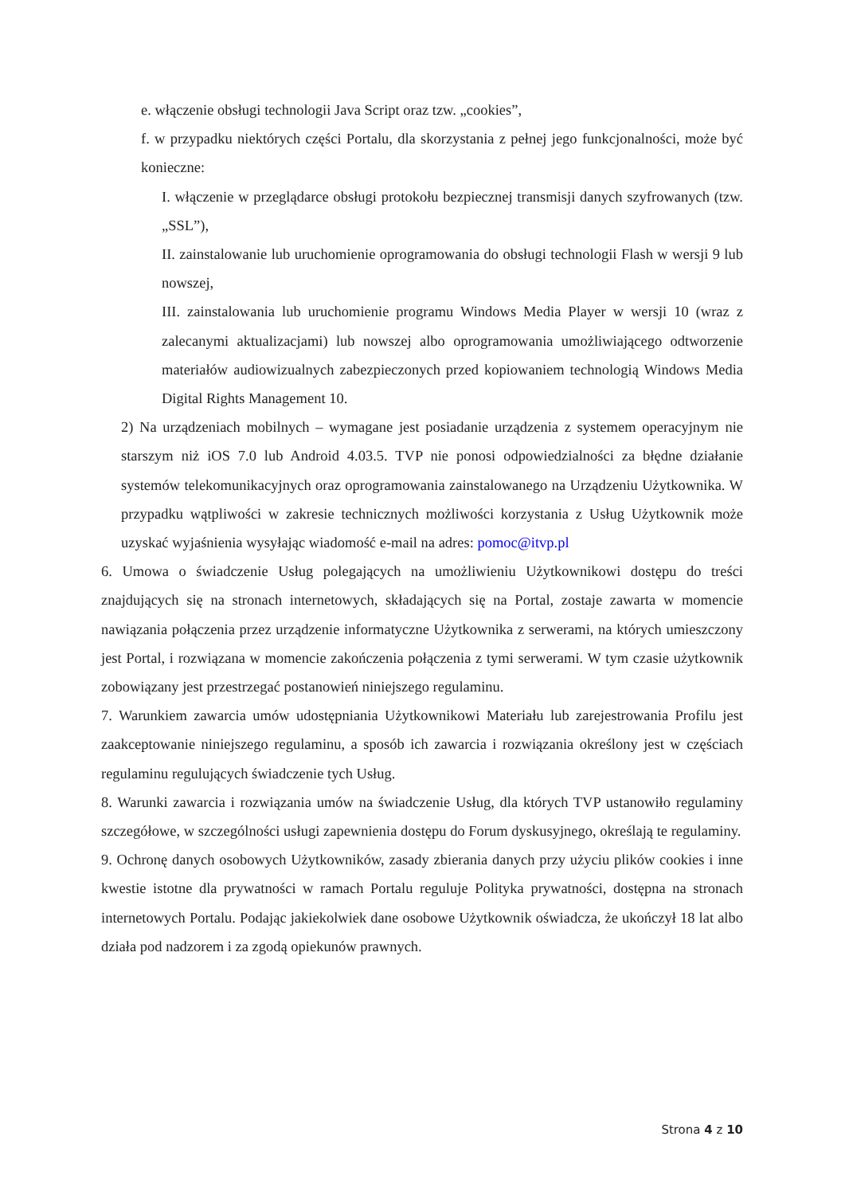e. włączenie obsługi technologii Java Script oraz tzw. „cookies”,
f. w przypadku niektórych części Portalu, dla skorzystania z pełnej jego funkcjonalności, może być konieczne:
I. włączenie w przeglądarce obsługi protokołu bezpiecznej transmisji danych szyfrowanych (tzw. „SSL”),
II. zainstalowanie lub uruchomienie oprogramowania do obsługi technologii Flash w wersji 9 lub nowszej,
III. zainstalowania lub uruchomienie programu Windows Media Player w wersji 10 (wraz z zalecanymi aktualizacjami) lub nowszej albo oprogramowania umożliwiającego odtworzenie materiałów audiowizualnych zabezpieczonych przed kopiowaniem technologią Windows Media Digital Rights Management 10.
2) Na urządzeniach mobilnych – wymagane jest posiadanie urządzenia z systemem operacyjnym nie starszym niż iOS 7.0 lub Android 4.03.5. TVP nie ponosi odpowiedzialności za błędne działanie systemów telekomunikacyjnych oraz oprogramowania zainstalowanego na Urządzeniu Użytkownika. W przypadku wątpliwości w zakresie technicznych możliwości korzystania z Usług Użytkownik może uzyskać wyjaśnienia wysyłając wiadomość e-mail na adres: pomoc@itvp.pl
6. Umowa o świadczenie Usług polegających na umożliwieniu Użytkownikowi dostępu do treści znajdujących się na stronach internetowych, składających się na Portal, zostaje zawarta w momencie nawiązania połączenia przez urządzenie informatyczne Użytkownika z serwerami, na których umieszczony jest Portal, i rozwiązana w momencie zakończenia połączenia z tymi serwerami. W tym czasie użytkownik zobowiązany jest przestrzegać postanowień niniejszego regulaminu.
7. Warunkiem zawarcia umów udostępniania Użytkownikowi Materiału lub zarejestrowania Profilu jest zaakceptowanie niniejszego regulaminu, a sposób ich zawarcia i rozwiązania określony jest w częściach regulaminu regulujących świadczenie tych Usług.
8. Warunki zawarcia i rozwiązania umów na świadczenie Usług, dla których TVP ustanowiło regulaminy szczegółowe, w szczególności usługi zapewnienia dostępu do Forum dyskusyjnego, określają te regulaminy.
9. Ochronę danych osobowych Użytkowników, zasady zbierania danych przy użyciu plików cookies i inne kwestie istotne dla prywatności w ramach Portalu reguluje Polityka prywatności, dostępna na stronach internetowych Portalu. Podając jakiekolwiek dane osobowe Użytkownik oświadcza, że ukończył 18 lat albo działa pod nadzorem i za zgodą opiekunów prawnych.
Strona 4 z 10